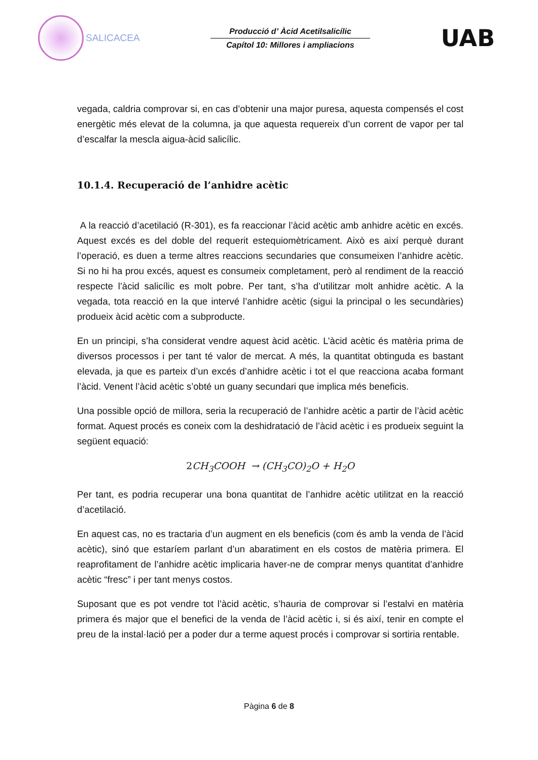SALICACEA
Producció d’ Àcid Acetilsalicílic
Capítol 10: Millores i ampliacions
UAB
vegada, caldria comprovar si, en cas d’obtenir una major puresa, aquesta compensés el cost energètic més elevat de la columna, ja que aquesta requereix d’un corrent de vapor per tal d’escalfar la mescla aigua-àcid salicílic.
10.1.4. Recuperació de l’anhidre acètic
A la reacció d’acetilació (R-301), es fa reaccionar l’àcid acètic amb anhidre acètic en excés. Aquest excés es del doble del requerit estequiomètricament. Això es així perquè durant l’operació, es duen a terme altres reaccions secundaries que consumeixen l’anhidre acètic. Si no hi ha prou excés, aquest es consumeix completament, però al rendiment de la reacció respecte l’àcid salicílic es molt pobre. Per tant, s’ha d’utilitzar molt anhidre acètic. A la vegada, tota reacció en la que intervé l’anhidre acètic (sigui la principal o les secundàries) produeix àcid acètic com a subproducte.
En un principi, s’ha considerat vendre aquest àcid acètic. L’àcid acètic és matèria prima de diversos processos i per tant té valor de mercat. A més, la quantitat obtinguda es bastant elevada, ja que es parteix d’un excés d’anhidre acètic i tot el que reacciona acaba formant l’àcid. Venent l’àcid acètic s’obté un guany secundari que implica més beneficis.
Una possible opció de millora, seria la recuperació de l’anhidre acètic a partir de l’àcid acètic format. Aquest procés es coneix com la deshidratació de l’àcid acètic i es produeix seguint la següent equació:
2 CH<sub>3</sub>COOH → (CH<sub>3</sub>CO)<sub>2</sub>O + H<sub>2</sub>O
Per tant, es podria recuperar una bona quantitat de l’anhidre acètic utilitzat en la reacció d’acetilació.
En aquest cas, no es tractaria d’un augment en els beneficis (com és amb la venda de l’àcid acètic), sinó que estaríem parlant d’un abaratiment en els costos de matèria primera. El reaprofitament de l’anhidre acètic implicaria haver-ne de comprar menys quantitat d’anhidre acètic “fresc” i per tant menys costos.
Suposant que es pot vendre tot l’àcid acètic, s’hauria de comprovar si l’estalvi en matèria primera és major que el benefici de la venda de l’àcid acètic i, si és així, tenir en compte el preu de la instal·lació per a poder dur a terme aquest procés i comprovar si sortiria rentable.
Pàgina 6 de 8